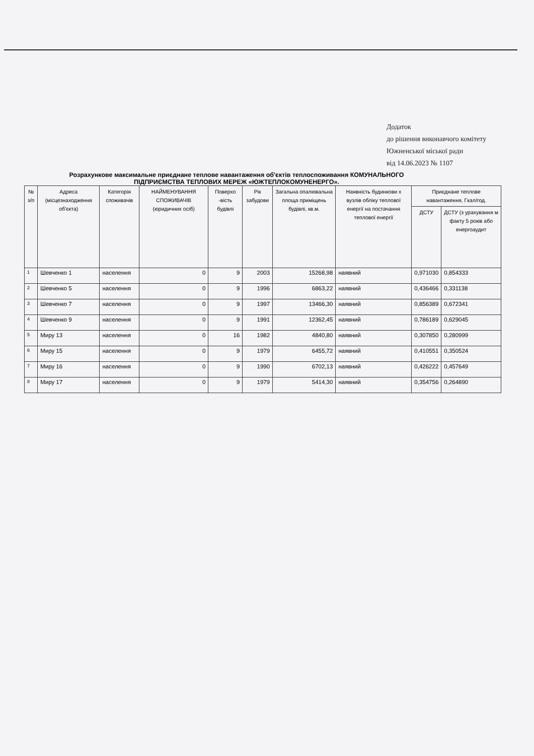Додаток
до рішення виконавчого комітету
Южненської міської ради
від 14.06.2023 № 1107
Розрахункове максимальне приєднане теплове навантаження об'єктів теплоспоживання КОМУНАЛЬНОГО ПІДПРИЄМСТВА ТЕПЛОВИХ МЕРЕЖ «ЮЖТЕПЛОКОМУНЕНЕРГО».
| № з/п | Адреса (місцезнаходження об'єкта) | Категорія споживачів | НАЙМЕНУВАННЯ СПОЖИВАЧІВ (юридичних осіб) | Поверхо -вість будівлі | Рік забудови | Загальна опалювальна площа приміщень будівлі, кв.м. | Наявність будинкови х вузлів обліку теплової енергії на постачання теплової енергії | Приєднане теплове навантаження, Гкал/год. | |
| --- | --- | --- | --- | --- | --- | --- | --- | --- | --- |
| | | | | | | | | ДСТУ | ДСТУ (з урахування м факту 5 років або енергоаудит |
| 1 | Шевченко 1 | населення | 0 | 9 | 2003 | 15268,98 | наявний | 0,971030 | 0,854333 |
| 2 | Шевченко 5 | населення | 0 | 9 | 1996 | 6863,22 | наявний | 0,436466 | 0,331138 |
| 3 | Шевченко 7 | населення | 0 | 9 | 1997 | 13466,30 | наявний | 0,856389 | 0,672341 |
| 4 | Шевченко 9 | населення | 0 | 9 | 1991 | 12362,45 | наявний | 0,786189 | 0,629045 |
| 5 | Миру 13 | населення | 0 | 16 | 1982 | 4840,80 | наявний | 0,307850 | 0,280999 |
| 6 | Миру 15 | населення | 0 | 9 | 1979 | 6455,72 | наявний | 0,410551 | 0,350524 |
| 7 | Миру 16 | населення | 0 | 9 | 1990 | 6702,13 | наявний | 0,426222 | 0,457649 |
| 8 | Миру 17 | населення | 0 | 9 | 1979 | 5414,30 | наявний | 0,354756 | 0,264890 |